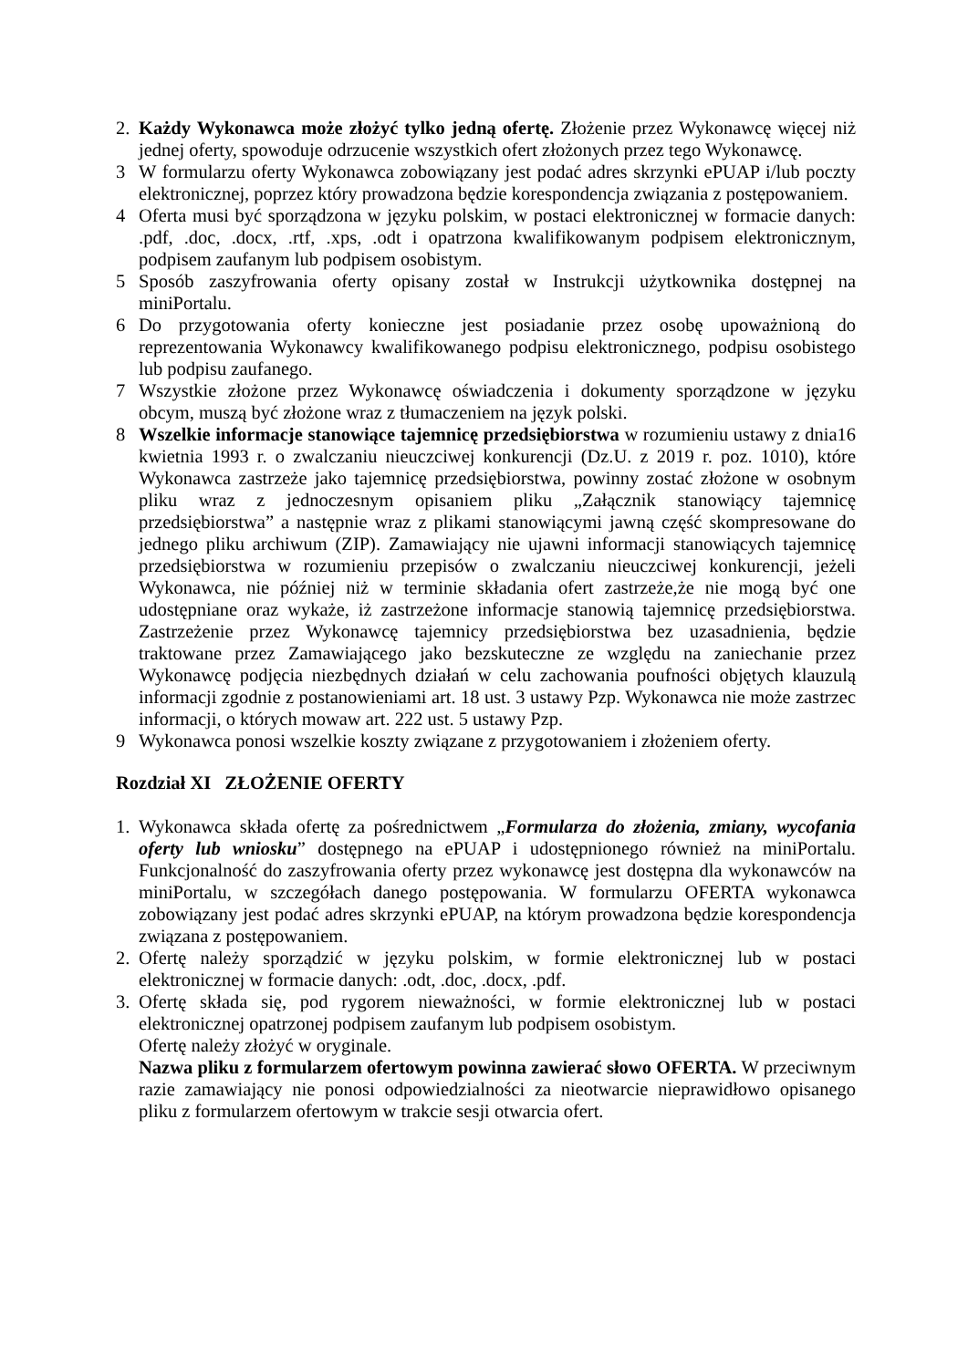2. Każdy Wykonawca może złożyć tylko jedną ofertę. Złożenie przez Wykonawcę więcej niż jednej oferty, spowoduje odrzucenie wszystkich ofert złożonych przez tego Wykonawcę.
3 W formularzu oferty Wykonawca zobowiązany jest podać adres skrzynki ePUAP i/lub poczty elektronicznej, poprzez który prowadzona będzie korespondencja związania z postępowaniem.
4 Oferta musi być sporządzona w języku polskim, w postaci elektronicznej w formacie danych: .pdf, .doc, .docx, .rtf, .xps, .odt i opatrzona kwalifikowanym podpisem elektronicznym, podpisem zaufanym lub podpisem osobistym.
5 Sposób zaszyfrowania oferty opisany został w Instrukcji użytkownika dostępnej na miniPortalu.
6 Do przygotowania oferty konieczne jest posiadanie przez osobę upoważnioną do reprezentowania Wykonawcy kwalifikowanego podpisu elektronicznego, podpisu osobistego lub podpisu zaufanego.
7 Wszystkie złożone przez Wykonawcę oświadczenia i dokumenty sporządzone w języku obcym, muszą być złożone wraz z tłumaczeniem na język polski.
8 Wszelkie informacje stanowiące tajemnicę przedsiębiorstwa w rozumieniu ustawy z dnia16 kwietnia 1993 r. o zwalczaniu nieuczciwej konkurencji (Dz.U. z 2019 r. poz. 1010), które Wykonawca zastrzeże jako tajemnicę przedsiębiorstwa, powinny zostać złożone w osobnym pliku wraz z jednoczesnym opisaniem pliku „Załącznik stanowiący tajemnicę przedsiębiorstwa” a następnie wraz z plikami stanowiącymi jawną część skompresowane do jednego pliku archiwum (ZIP). Zamawiający nie ujawni informacji stanowiących tajemnicę przedsiębiorstwa w rozumieniu przepisów o zwalczaniu nieuczciwej konkurencji, jeżeli Wykonawca, nie później niż w terminie składania ofert zastrzeże,że nie mogą być one udostępniane oraz wykaże, iż zastrzeżone informacje stanowią tajemnicę przedsiębiorstwa. Zastrzeżenie przez Wykonawcę tajemnicy przedsiębiorstwa bez uzasadnienia, będzie traktowane przez Zamawiającego jako bezskuteczne ze względu na zaniechanie przez Wykonawcę podjęcia niezbędnych działań w celu zachowania poufności objętych klauzulą informacji zgodnie z postanowieniami art. 18 ust. 3 ustawy Pzp. Wykonawca nie może zastrzec informacji, o których mowaw art. 222 ust. 5 ustawy Pzp.
9 Wykonawca ponosi wszelkie koszty związane z przygotowaniem i złożeniem oferty.
Rozdział XI ZŁOŻENIE OFERTY
1. Wykonawca składa ofertę za pośrednictwem „Formularza do złożenia, zmiany, wycofania oferty lub wniosku” dostępnego na ePUAP i udostępnionego również na miniPortalu. Funkcjonalność do zaszyfrowania oferty przez wykonawcę jest dostępna dla wykonawców na miniPortalu, w szczegółach danego postępowania. W formularzu OFERTA wykonawca zobowiązany jest podać adres skrzynki ePUAP, na którym prowadzona będzie korespondencja związana z postępowaniem.
2. Ofertę należy sporządzić w języku polskim, w formie elektronicznej lub w postaci elektronicznej w formacie danych: .odt, .doc, .docx, .pdf.
3. Ofertę składa się, pod rygorem nieważności, w formie elektronicznej lub w postaci elektronicznej opatrzonej podpisem zaufanym lub podpisem osobistym.
Ofertę należy złożyć w oryginale.
Nazwa pliku z formularzem ofertowym powinna zawierać słowo OFERTA. W przeciwnym razie zamawiający nie ponosi odpowiedzialności za nieotwarcie nieprawidłowo opisanego pliku z formularzem ofertowym w trakcie sesji otwarcia ofert.